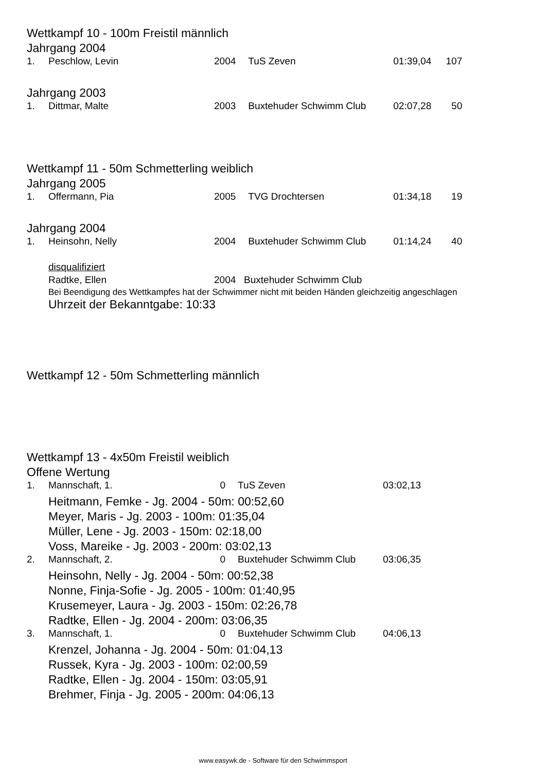Wettkampf 10 - 100m Freistil männlich
Jahrgang 2004
| 1. | Peschlow, Levin | 2004 | | TuS Zeven | 01:39,04 | 107 |
Jahrgang 2003
| 1. | Dittmar, Malte | 2003 | | Buxtehuder Schwimm Club | 02:07,28 | 50 |
Wettkampf 11 - 50m Schmetterling weiblich
Jahrgang 2005
| 1. | Offermann, Pia | 2005 | | TVG Drochtersen | 01:34,18 | 19 |
Jahrgang 2004
| 1. | Heinsohn, Nelly | 2004 | | Buxtehuder Schwimm Club | 01:14,24 | 40 |
disqualifiziert
Radtke, Ellen 2004 Buxtehuder Schwimm Club
Bei Beendigung des Wettkampfes hat der Schwimmer nicht mit beiden Händen gleichzeitig angeschlagen
Uhrzeit der Bekanntgabe: 10:33
Wettkampf 12 - 50m Schmetterling männlich
Wettkampf 13 - 4x50m Freistil weiblich
Offene Wertung
| 1. | Mannschaft, 1. | 0 | | TuS Zeven | 03:02,13 | |
| Heitmann, Femke - Jg. 2004 - 50m: 00:52,60 Meyer, Maris - Jg. 2003 - 100m: 01:35,04 Müller, Lene - Jg. 2003 - 150m: 02:18,00 Voss, Mareike - Jg. 2003 - 200m: 03:02,13 | | | | | | |
| 2. | Mannschaft, 2. | 0 | | Buxtehuder Schwimm Club | 03:06,35 | |
| Heinsohn, Nelly - Jg. 2004 - 50m: 00:52,38 Nonne, Finja-Sofie - Jg. 2005 - 100m: 01:40,95 Krusemeyer, Laura - Jg. 2003 - 150m: 02:26,78 Radtke, Ellen - Jg. 2004 - 200m: 03:06,35 | | | | | | |
| 3. | Mannschaft, 1. | 0 | | Buxtehuder Schwimm Club | 04:06,13 | |
| Krenzel, Johanna - Jg. 2004 - 50m: 01:04,13 Russek, Kyra - Jg. 2003 - 100m: 02:00,59 Radtke, Ellen - Jg. 2004 - 150m: 03:05,91 Brehmer, Finja - Jg. 2005 - 200m: 04:06,13 | | | | | | |
www.easywk.de - Software für den Schwimmsport